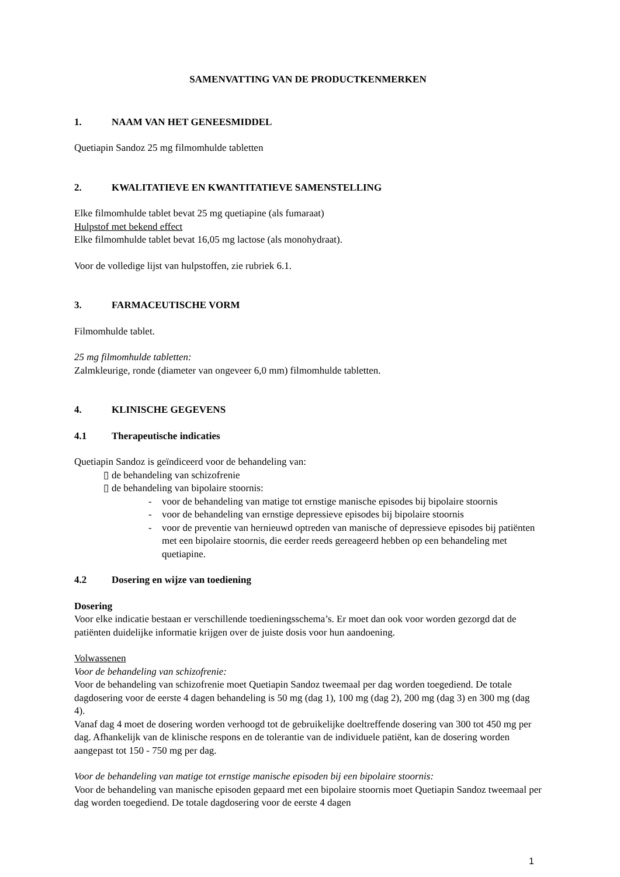SAMENVATTING VAN DE PRODUCTKENMERKEN
1. NAAM VAN HET GENEESMIDDEL
Quetiapin Sandoz 25 mg filmomhulde tabletten
2. KWALITATIEVE EN KWANTITATIEVE SAMENSTELLING
Elke filmomhulde tablet bevat 25 mg quetiapine (als fumaraat)
Hulpstof met bekend effect
Elke filmomhulde tablet bevat 16,05 mg lactose (als monohydraat).
Voor de volledige lijst van hulpstoffen, zie rubriek 6.1.
3. FARMACEUTISCHE VORM
Filmomhulde tablet.
25 mg filmomhulde tabletten:
Zalmkleurige, ronde (diameter van ongeveer 6,0 mm) filmomhulde tabletten.
4. KLINISCHE GEGEVENS
4.1 Therapeutische indicaties
Quetiapin Sandoz is geïndiceerd voor de behandeling van:
▯ de behandeling van schizofrenie
▯ de behandeling van bipolaire stoornis:
- voor de behandeling van matige tot ernstige manische episodes bij bipolaire stoornis
- voor de behandeling van ernstige depressieve episodes bij bipolaire stoornis
- voor de preventie van hernieuwd optreden van manische of depressieve episodes bij patiënten met een bipolaire stoornis, die eerder reeds gereageerd hebben op een behandeling met quetiapine.
4.2 Dosering en wijze van toediening
Dosering
Voor elke indicatie bestaan er verschillende toedieningsschema’s. Er moet dan ook voor worden gezorgd dat de patiënten duidelijke informatie krijgen over de juiste dosis voor hun aandoening.
Volwassenen
Voor de behandeling van schizofrenie:
Voor de behandeling van schizofrenie moet Quetiapin Sandoz tweemaal per dag worden toegediend. De totale dagdosering voor de eerste 4 dagen behandeling is 50 mg (dag 1), 100 mg (dag 2), 200 mg (dag 3) en 300 mg (dag 4).
Vanaf dag 4 moet de dosering worden verhoogd tot de gebruikelijke doeltreffende dosering van 300 tot 450 mg per dag. Afhankelijk van de klinische respons en de tolerantie van de individuele patiënt, kan de dosering worden aangepast tot 150 - 750 mg per dag.
Voor de behandeling van matige tot ernstige manische episoden bij een bipolaire stoornis:
Voor de behandeling van manische episoden gepaard met een bipolaire stoornis moet Quetiapin Sandoz tweemaal per dag worden toegediend. De totale dagdosering voor de eerste 4 dagen
1